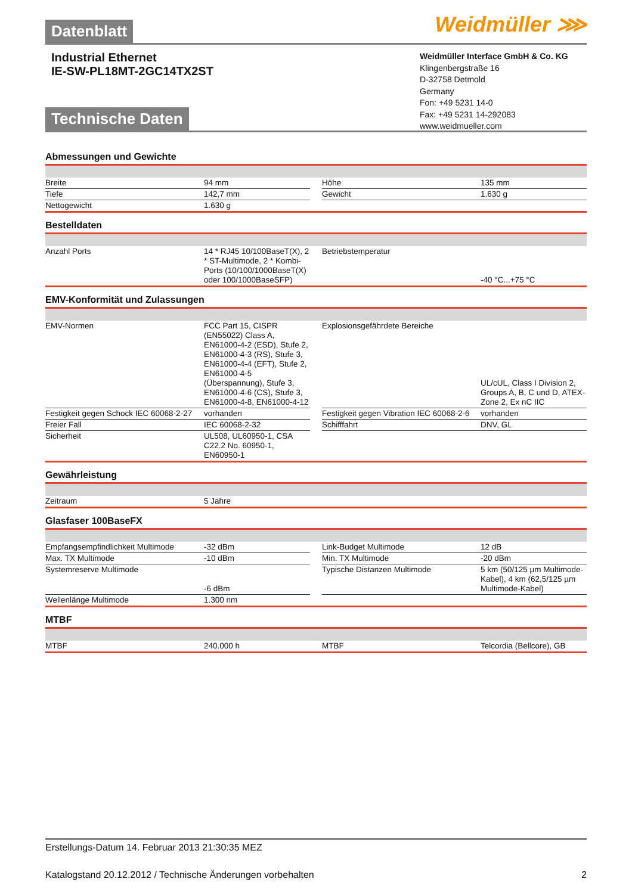Datenblatt Weidmüller ⋙
Industrial Ethernet
IE-SW-PL18MT-2GC14TX2ST
Weidmüller Interface GmbH & Co. KG
Klingenbergstraße 16
D-32758 Detmold
Germany
Fon: +49 5231 14-0
Fax: +49 5231 14-292083
www.weidmueller.com
Technische Daten
Abmessungen und Gewichte
| Breite | 94 mm | | Höhe | 135 mm |
| Tiefe | 142,7 mm | | Gewicht | 1.630 g |
| Nettogewicht | 1.630 g | | | |
Bestelldaten
| Anzahl Ports | 14 * RJ45 10/100BaseT(X), 2 * ST-Multimode, 2 * Kombi-Ports (10/100/1000BaseT(X) oder 100/1000BaseSFP) | | Betriebstemperatur | -40 °C...+75 °C |
EMV-Konformität und Zulassungen
| EMV-Normen | FCC Part 15, CISPR (EN55022) Class A, EN61000-4-2 (ESD), Stufe 2, EN61000-4-3 (RS), Stufe 3, EN61000-4-4 (EFT), Stufe 2, EN61000-4-5 (Überspannung), Stufe 3, EN61000-4-6 (CS), Stufe 3, EN61000-4-8, EN61000-4-12 | | Explosionsgefährdete Bereiche | UL/cUL, Class I Division 2, Groups A, B, C und D, ATEX-Zone 2, Ex nC IIC |
| Festigkeit gegen Schock IEC 60068-2-27 | vorhanden | | Festigkeit gegen Vibration IEC 60068-2-6 | vorhanden |
| Freier Fall | IEC 60068-2-32 | | Schifffahrt | DNV, GL |
| Sicherheit | UL508, UL60950-1, CSA C22.2 No. 60950-1, EN60950-1 | | | |
Gewährleistung
| Zeitraum | 5 Jahre | | | |
Glasfaser 100BaseFX
| Empfangsempfindlichkeit Multimode | -32 dBm | | Link-Budget Multimode | 12 dB |
| Max. TX Multimode | -10 dBm | | Min. TX Multimode | -20 dBm |
| Systemreserve Multimode | -6 dBm | | Typische Distanzen Multimode | 5 km (50/125 µm Multimode-Kabel), 4 km (62,5/125 µm Multimode-Kabel) |
| Wellenlänge Multimode | 1.300 nm | | | |
MTBF
| MTBF | 240.000 h | | MTBF | Telcordia (Bellcore), GB |
Erstellungs-Datum 14. Februar 2013 21:30:35 MEZ
Katalogstand 20.12.2012 / Technische Änderungen vorbehalten 2